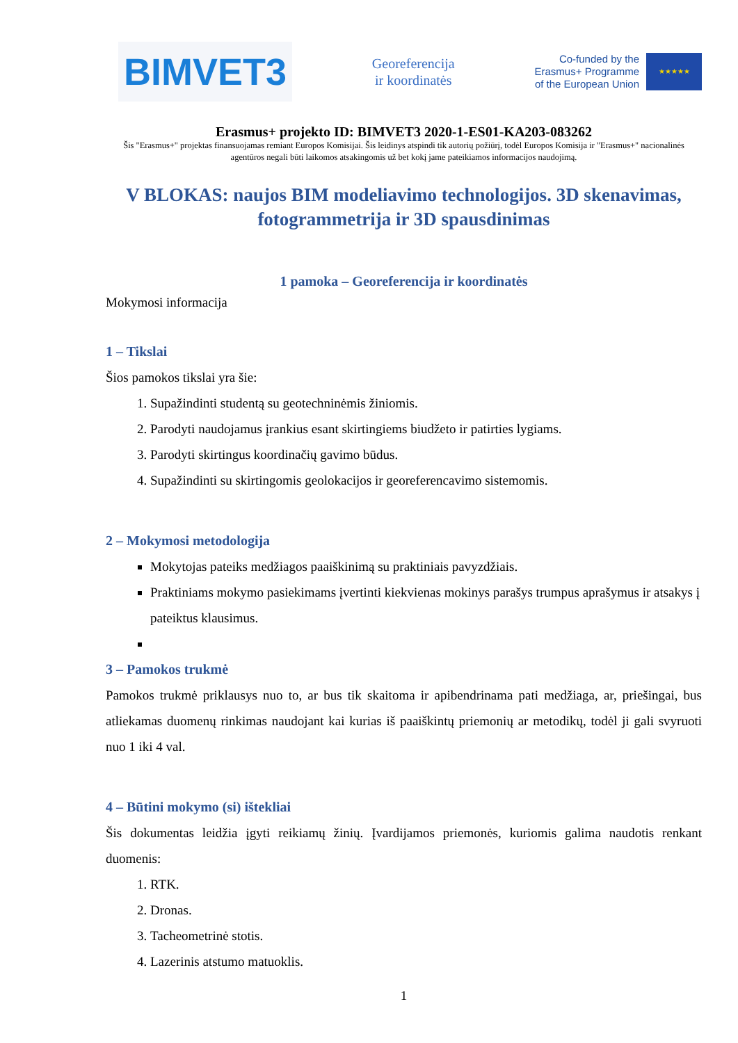BIMVET3
Georeferencija
ir koordinatės
Co-funded by the
Erasmus+ Programme
of the European Union
★★★★★
Erasmus+ projekto ID: BIMVET3 2020-1-ES01-KA203-083262
Šis "Erasmus+" projektas finansuojamas remiant Europos Komisijai. Šis leidinys atspindi tik autorių požiūrį, todėl Europos Komisija ir "Erasmus+" nacionalinės agentūros negali būti laikomos atsakingomis už bet kokį jame pateikiamos informacijos naudojimą.
V BLOKAS: naujos BIM modeliavimo technologijos. 3D skenavimas, fotogrammetrija ir 3D spausdinimas
1 pamoka – Georeferencija ir koordinatės
Mokymosi informacija
1 – Tikslai
Šios pamokos tikslai yra šie:
1. Supažindinti studentą su geotechninėmis žiniomis.
2. Parodyti naudojamus įrankius esant skirtingiems biudžeto ir patirties lygiams.
3. Parodyti skirtingus koordinačių gavimo būdus.
4. Supažindinti su skirtingomis geolokacijos ir georeferencavimo sistemomis.
2 – Mokymosi metodologija
Mokytojas pateiks medžiagos paaiškinimą su praktiniais pavyzdžiais.
Praktiniams mokymo pasiekimams įvertinti kiekvienas mokinys parašys trumpus aprašymus ir atsakys į pateiktus klausimus.
3 – Pamokos trukmė
Pamokos trukmė priklausys nuo to, ar bus tik skaitoma ir apibendrinama pati medžiaga, ar, priešingai, bus atliekamas duomenų rinkimas naudojant kai kurias iš paaiškintų priemonių ar metodikų, todėl ji gali svyruoti nuo 1 iki 4 val.
4 – Būtini mokymo (si) ištekliai
Šis dokumentas leidžia įgyti reikiamų žinių. Įvardijamos priemonės, kuriomis galima naudotis renkant duomenis:
1. RTK.
2. Dronas.
3. Tacheometrinė stotis.
4. Lazerinis atstumo matuoklis.
1